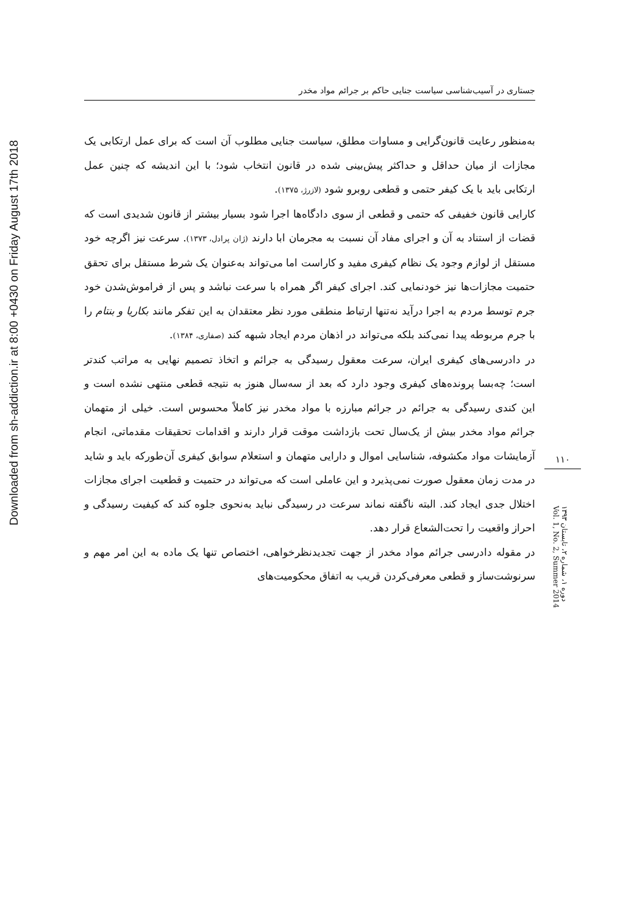Downloaded from sh-addiction.ir at 8:00 +0430 on Friday August 17th 2018
جستاری در آسیب‌شناسی سیاست جنایی حاکم بر جرائم مواد مخدر
به‌منظور رعایت قانون‌گرایی و مساوات مطلق، سیاست جنایی مطلوب آن است که برای عمل ارتکابی یک مجازات از میان حداقل و حداکثر پیش‌بینی شده در قانون انتخاب شود؛ با این اندیشه که چنین عمل ارتکابی باید با یک کیفر حتمی و قطعی روبرو شود (لازرژ، ۱۳۷۵).
کارایی قانون خفیفی که حتمی و قطعی از سوی دادگاه‌ها اجرا شود بسیار بیشتر از قانون شدیدی است که قضات از استناد به آن و اجرای مفاد آن نسبت به مجرمان ابا دارند (ژان پرادل، ۱۳۷۳). سرعت نیز اگرچه خود مستقل از لوازم وجود یک نظام کیفری مفید و کاراست اما می‌تواند به‌عنوان یک شرط مستقل برای تحقق حتمیت مجازات‌ها نیز خودنمایی کند. اجرای کیفر اگر همراه با سرعت نباشد و پس از فراموش‌شدن خود جرم توسط مردم به اجرا درآید نه‌تنها ارتباط منطقی مورد نظر معتقدان به این تفکر مانند بکاریا و بنتام را با جرم مربوطه پیدا نمی‌کند بلکه می‌تواند در اذهان مردم ایجاد شبهه کند (صفاری، ۱۳۸۴).
در دادرسی‌های کیفری ایران، سرعت معقول رسیدگی به جرائم و اتخاذ تصمیم نهایی به مراتب کندتر است؛ چه‌بسا پرونده‌های کیفری وجود دارد که بعد از سه‌سال هنوز به نتیجه قطعی منتهی نشده است و این کندی رسیدگی به جرائم در جرائم مبارزه با مواد مخدر نیز کاملاً محسوس است. خیلی از متهمان جرائم مواد مخدر بیش از یک‌سال تحت بازداشت موقت قرار دارند و اقدامات تحقیقات مقدماتی، انجام آزمایشات مواد مکشوفه، شناسایی اموال و دارایی متهمان و استعلام سوابق کیفری آن‌طورکه باید و شاید در مدت زمان معقول صورت نمی‌پذیرد و این عاملی است که می‌تواند در حتمیت و قطعیت اجرای مجازات اختلال جدی ایجاد کند. البته ناگفته نماند سرعت در رسیدگی نباید به‌نحوی جلوه کند که کیفیت رسیدگی و احراز واقعیت را تحت‌الشعاع قرار دهد.
در مقوله دادرسی جرائم مواد مخدر از جهت تجدیدنظرخواهی، اختصاص تنها یک ماده به این امر مهم و سرنوشت‌ساز و قطعی معرفی‌کردن قریب به اتفاق محکومیت‌های
۱۱۰
دوره ۱، شماره ۲، تابستان ۱۳۹۳
Vol. 1, No. 2, Summer 2014